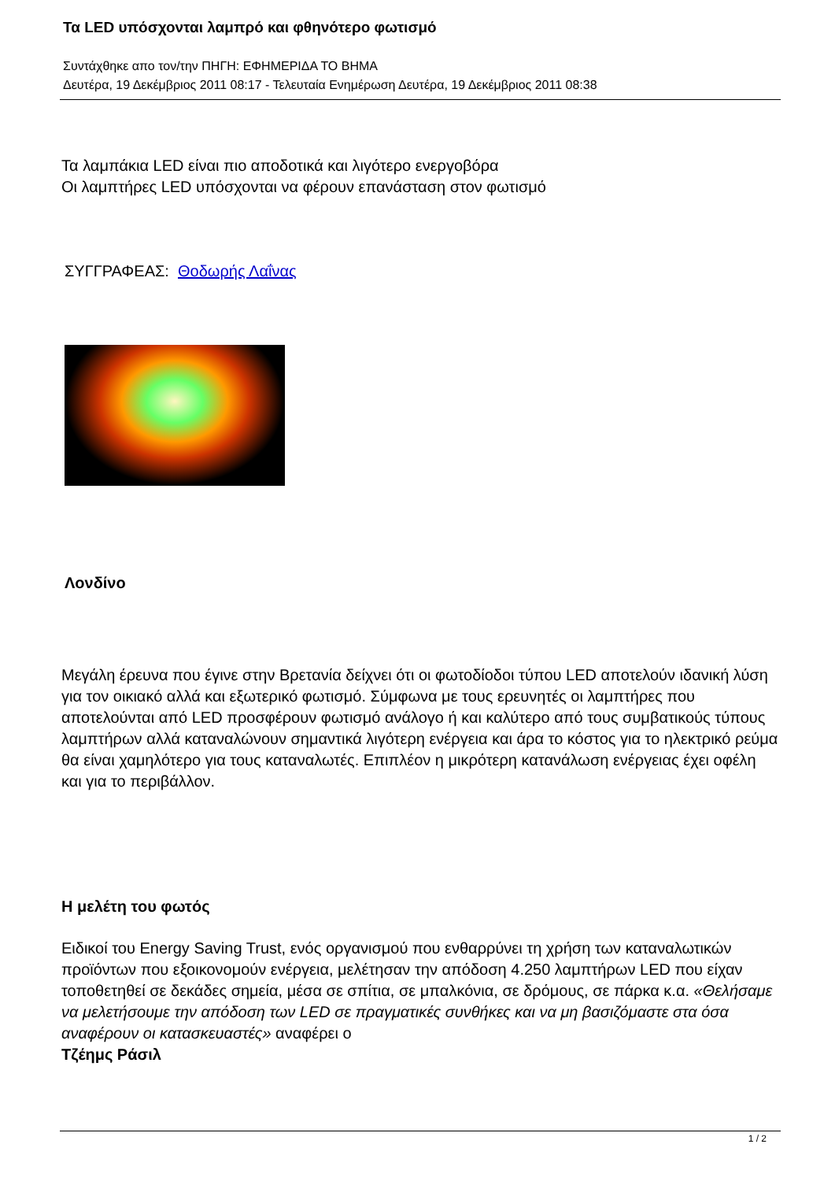Τα LED υπόσχονται λαμπρό και φθηνότερο φωτισμό
Συντάχθηκε απο τον/την ΠΗΓΗ: ΕΦΗΜΕΡΙΔΑ ΤΟ ΒΗΜΑ
Δευτέρα, 19 Δεκέμβριος 2011 08:17 - Τελευταία Ενημέρωση Δευτέρα, 19 Δεκέμβριος 2011 08:38
Τα λαμπάκια LED είναι πιο αποδοτικά και λιγότερο ενεργοβόρα
Οι λαμπτήρες LED υπόσχονται να φέρουν επανάσταση στον φωτισμό
ΣΥΓΓΡΑΦΕΑΣ: Θοδωρής Λαΐνας
Λονδίνο
Μεγάλη έρευνα που έγινε στην Βρετανία δείχνει ότι οι φωτοδίοδοι τύπου LED αποτελούν ιδανική λύση για τον οικιακό αλλά και εξωτερικό φωτισμό. Σύμφωνα με τους ερευνητές οι λαμπτήρες που αποτελούνται από LED προσφέρουν φωτισμό ανάλογο ή και καλύτερο από τους συμβατικούς τύπους λαμπτήρων αλλά καταναλώνουν σημαντικά λιγότερη ενέργεια και άρα το κόστος για το ηλεκτρικό ρεύμα θα είναι χαμηλότερο για τους καταναλωτές. Επιπλέον η μικρότερη κατανάλωση ενέργειας έχει οφέλη και για το περιβάλλον.
Η μελέτη του φωτός
Ειδικοί του Energy Saving Trust, ενός οργανισμού που ενθαρρύνει τη χρήση των καταναλωτικών προϊόντων που εξοικονομούν ενέργεια, μελέτησαν την απόδοση 4.250 λαμπτήρων LED που είχαν τοποθετηθεί σε δεκάδες σημεία, μέσα σε σπίτια, σε μπαλκόνια, σε δρόμους, σε πάρκα κ.α. «Θελήσαμε να μελετήσουμε την απόδοση των LED σε πραγματικές συνθήκες και να μη βασιζόμαστε στα όσα αναφέρουν οι κατασκευαστές» αναφέρει ο
Τζέημς Ράσιλ
1 / 2